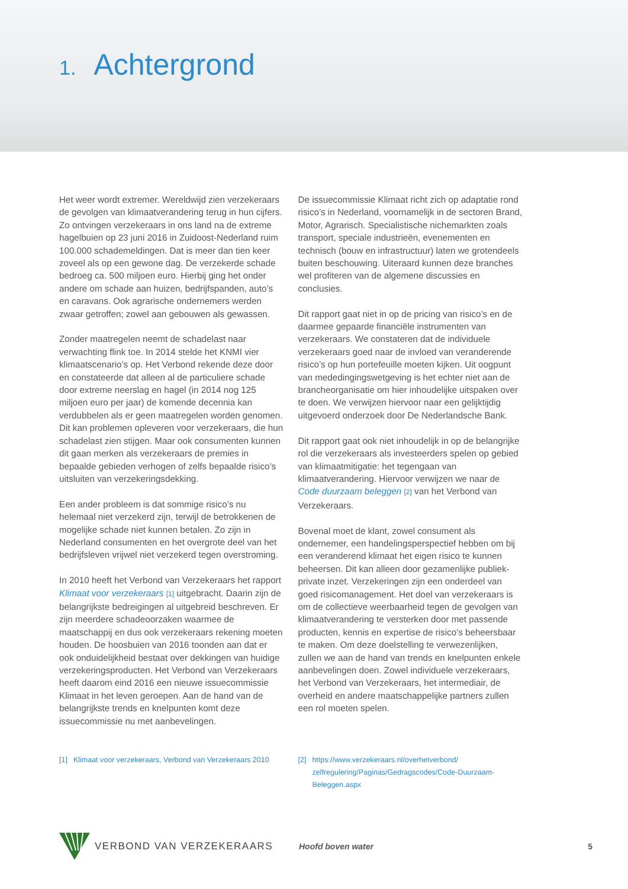1. Achtergrond
Het weer wordt extremer. Wereldwijd zien verzekeraars de gevolgen van klimaatverandering terug in hun cijfers. Zo ontvingen verzekeraars in ons land na de extreme hagelbuien op 23 juni 2016 in Zuidoost-Nederland ruim 100.000 schademeldingen. Dat is meer dan tien keer zoveel als op een gewone dag. De verzekerde schade bedroeg ca. 500 miljoen euro. Hierbij ging het onder andere om schade aan huizen, bedrijfspanden, auto’s en caravans. Ook agrarische ondernemers werden zwaar getroffen; zowel aan gebouwen als gewassen.
Zonder maatregelen neemt de schadelast naar verwachting flink toe. In 2014 stelde het KNMI vier klimaatscenario’s op. Het Verbond rekende deze door en constateerde dat alleen al de particuliere schade door extreme neerslag en hagel (in 2014 nog 125 miljoen euro per jaar) de komende decennia kan verdubbelen als er geen maatregelen worden genomen. Dit kan problemen opleveren voor verzekeraars, die hun schadelast zien stijgen. Maar ook consumenten kunnen dit gaan merken als verzekeraars de premies in bepaalde gebieden verhogen of zelfs bepaalde risico’s uitsluiten van verzekeringsdekking.
Een ander probleem is dat sommige risico’s nu helemaal niet verzekerd zijn, terwijl de betrokkenen de mogelijke schade niet kunnen betalen. Zo zijn in Nederland consumenten en het overgrote deel van het bedrijfsleven vrijwel niet verzekerd tegen overstroming.
In 2010 heeft het Verbond van Verzekeraars het rapport Klimaat voor verzekeraars [1] uitgebracht. Daarin zijn de belangrijkste bedreigingen al uitgebreid beschreven. Er zijn meerdere schadeoorzaken waarmee de maatschappij en dus ook verzekeraars rekening moeten houden. De hoosbuien van 2016 toonden aan dat er ook onduidelijkheid bestaat over dekkingen van huidige verzekeringsproducten. Het Verbond van Verzekeraars heeft daarom eind 2016 een nieuwe issuecommissie Klimaat in het leven geroepen. Aan de hand van de belangrijkste trends en knelpunten komt deze issuecommissie nu met aanbevelingen.
De issuecommissie Klimaat richt zich op adaptatie rond risico’s in Nederland, voornamelijk in de sectoren Brand, Motor, Agrarisch. Specialistische nichemarkten zoals transport, speciale industrieën, evenementen en technisch (bouw en infrastructuur) laten we grotendeels buiten beschouwing. Uiteraard kunnen deze branches wel profiteren van de algemene discussies en conclusies.
Dit rapport gaat niet in op de pricing van risico’s en de daarmee gepaarde financiële instrumenten van verzekeraars. We constateren dat de individuele verzekeraars goed naar de invloed van veranderende risico’s op hun portefeuille moeten kijken. Uit oogpunt van mededingingswetgeving is het echter niet aan de brancheorganisatie om hier inhoudelijke uitspaken over te doen. We verwijzen hiervoor naar een gelijktijdig uitgevoerd onderzoek door De Nederlandsche Bank.
Dit rapport gaat ook niet inhoudelijk in op de belangrijke rol die verzekeraars als investeerders spelen op gebied van klimaatmitigatie: het tegengaan van klimaatverandering. Hiervoor verwijzen we naar de Code duurzaam beleggen [2] van het Verbond van Verzekeraars.
Bovenal moet de klant, zowel consument als ondernemer, een handelingsperspectief hebben om bij een veranderend klimaat het eigen risico te kunnen beheersen. Dit kan alleen door gezamenlijke publiek-private inzet. Verzekeringen zijn een onderdeel van goed risicomanagement. Het doel van verzekeraars is om de collectieve weerbaarheid tegen de gevolgen van klimaatverandering te versterken door met passende producten, kennis en expertise de risico’s beheersbaar te maken. Om deze doelstelling te verwezenlijken, zullen we aan de hand van trends en knelpunten enkele aanbevelingen doen. Zowel individuele verzekeraars, het Verbond van Verzekeraars, het intermediair, de overheid en andere maatschappelijke partners zullen een rol moeten spelen.
[1] Klimaat voor verzekeraars, Verbond van Verzekeraars 2010
[2] https://www.verzekeraars.nl/overhetverbond/ zelfregulering/Paginas/Gedragscodes/Code-Duurzaam-Beleggen.aspx
VERBOND VAN VERZEKERAARS
Hoofd boven water 5